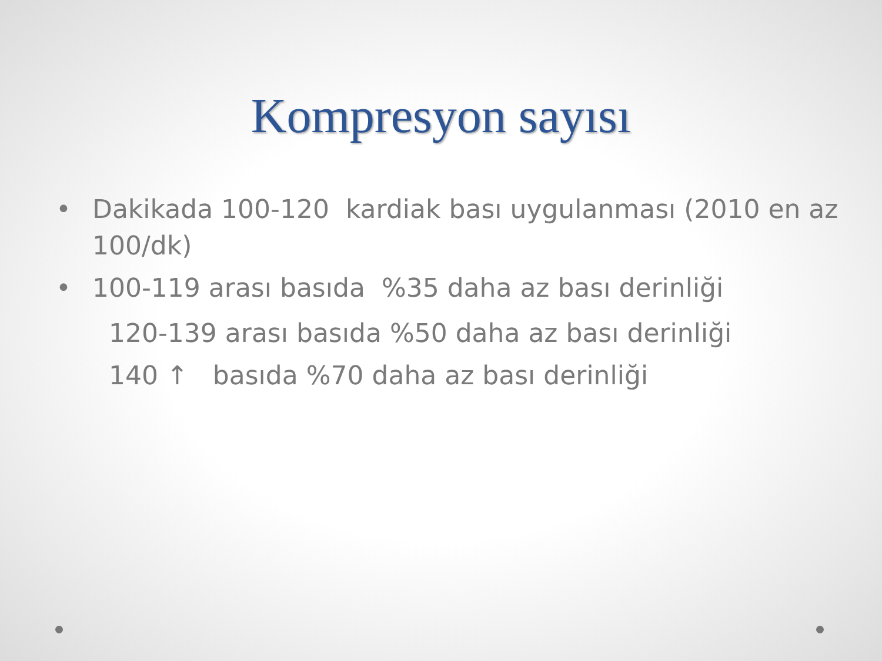Kompresyon sayısı
• Dakikada 100-120 kardiak bası uygulanması (2010 en az 100/dk)
• 100-119 arası basıda %35 daha az bası derinliği
120-139 arası basıda %50 daha az bası derinliği
140 ↑ basıda %70 daha az bası derinliği